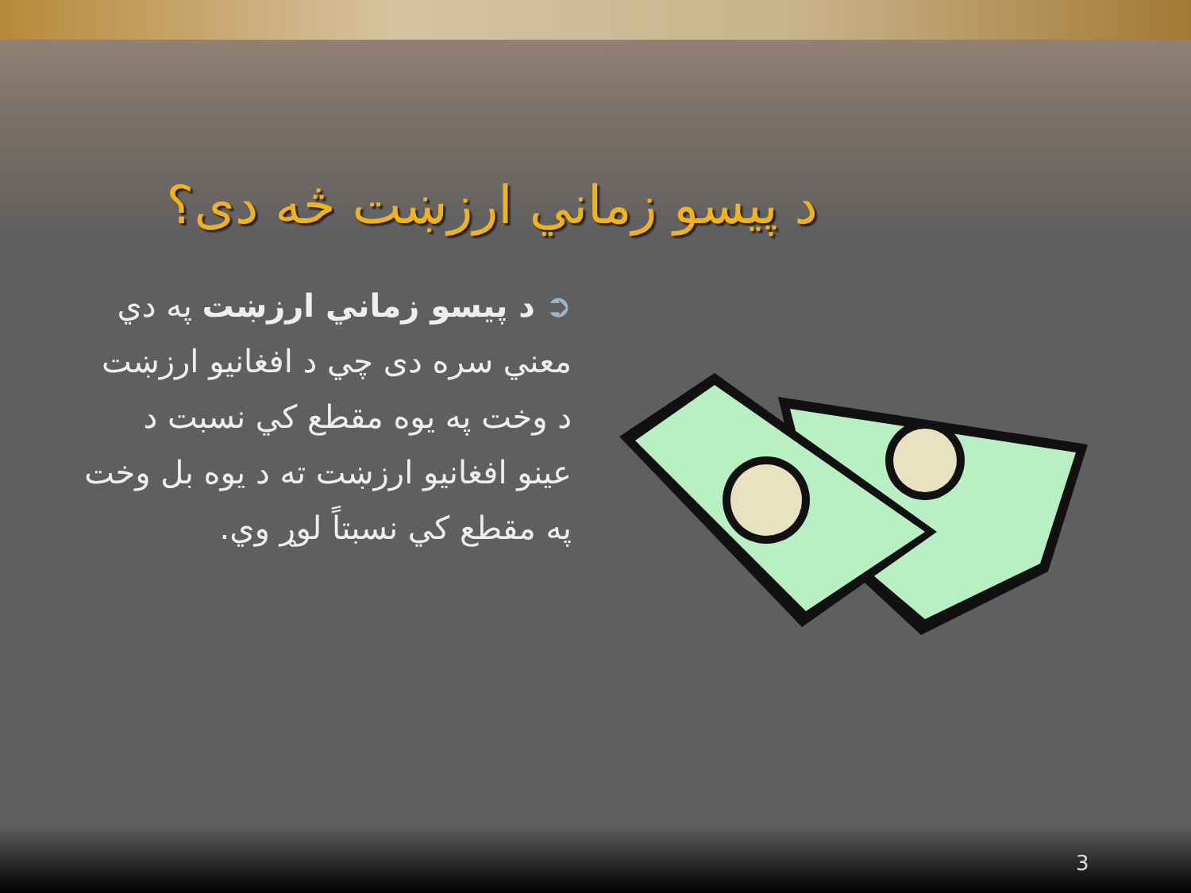د پيسو زماني ارزښت څه دی؟
➲ د پيسو زماني ارزښت په دي معني سره دی چي د افغانيو ارزښت د وخت په يوه مقطع کي نسبت د عينو افغانيو ارزښت ته د يوه بل وخت په مقطع کي نسبتاً لوړ وي.
3